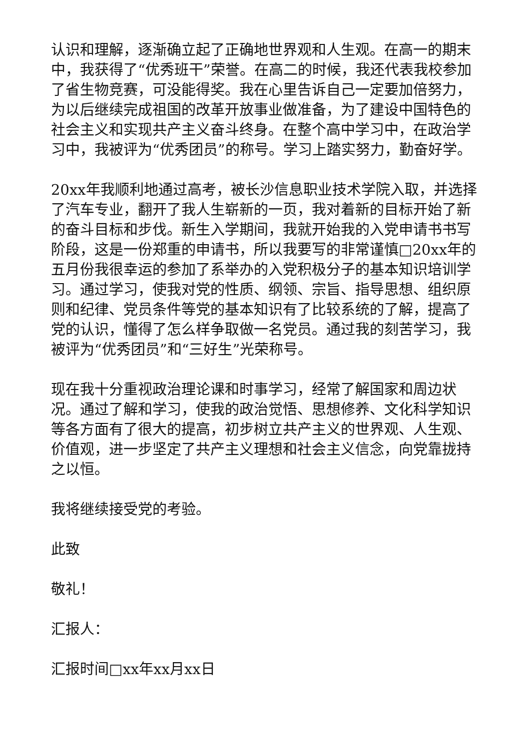认识和理解，逐渐确立起了正确地世界观和人生观。在高一的期末中，我获得了“优秀班干”荣誉。在高二的时候，我还代表我校参加了省生物竞赛，可没能得奖。我在心里告诉自己一定要加倍努力，为以后继续完成祖国的改革开放事业做准备，为了建设中国特色的社会主义和实现共产主义奋斗终身。在整个高中学习中，在政治学习中，我被评为“优秀团员”的称号。学习上踏实努力，勤奋好学。
20xx年我顺利地通过高考，被长沙信息职业技术学院入取，并选择了汽车专业，翻开了我人生崭新的一页，我对着新的目标开始了新的奋斗目标和步伐。新生入学期间，我就开始我的入党申请书书写阶段，这是一份郑重的申请书，所以我要写的非常谨慎□20xx年的五月份我很幸运的参加了系举办的入党积极分子的基本知识培训学习。通过学习，使我对党的性质、纲领、宗旨、指导思想、组织原则和纪律、党员条件等党的基本知识有了比较系统的了解，提高了党的认识，懂得了怎么样争取做一名党员。通过我的刻苦学习，我被评为“优秀团员”和“三好生”光荣称号。
现在我十分重视政治理论课和时事学习，经常了解国家和周边状况。通过了解和学习，使我的政治觉悟、思想修养、文化科学知识等各方面有了很大的提高，初步树立共产主义的世界观、人生观、价值观，进一步坚定了共产主义理想和社会主义信念，向党靠拢持之以恒。
我将继续接受党的考验。
此致
敬礼！
汇报人：
汇报时间□xx年xx月xx日